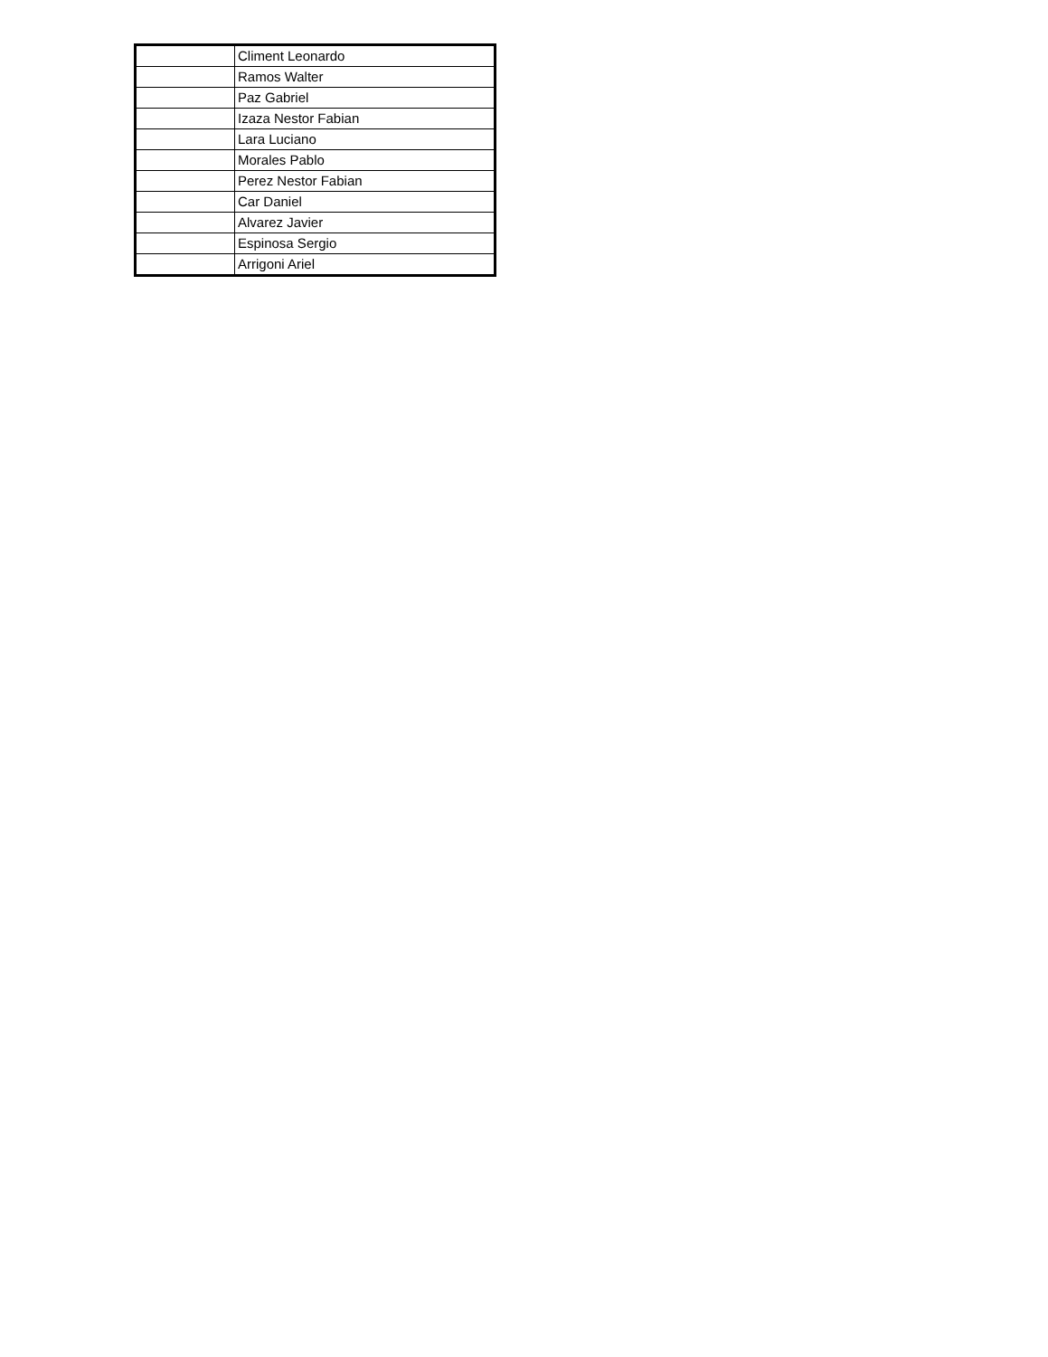| | Climent Leonardo |
| | Ramos Walter |
| | Paz Gabriel |
| | Izaza Nestor Fabian |
| | Lara Luciano |
| | Morales Pablo |
| | Perez Nestor Fabian |
| | Car Daniel |
| | Alvarez Javier |
| | Espinosa Sergio |
| | Arrigoni Ariel |